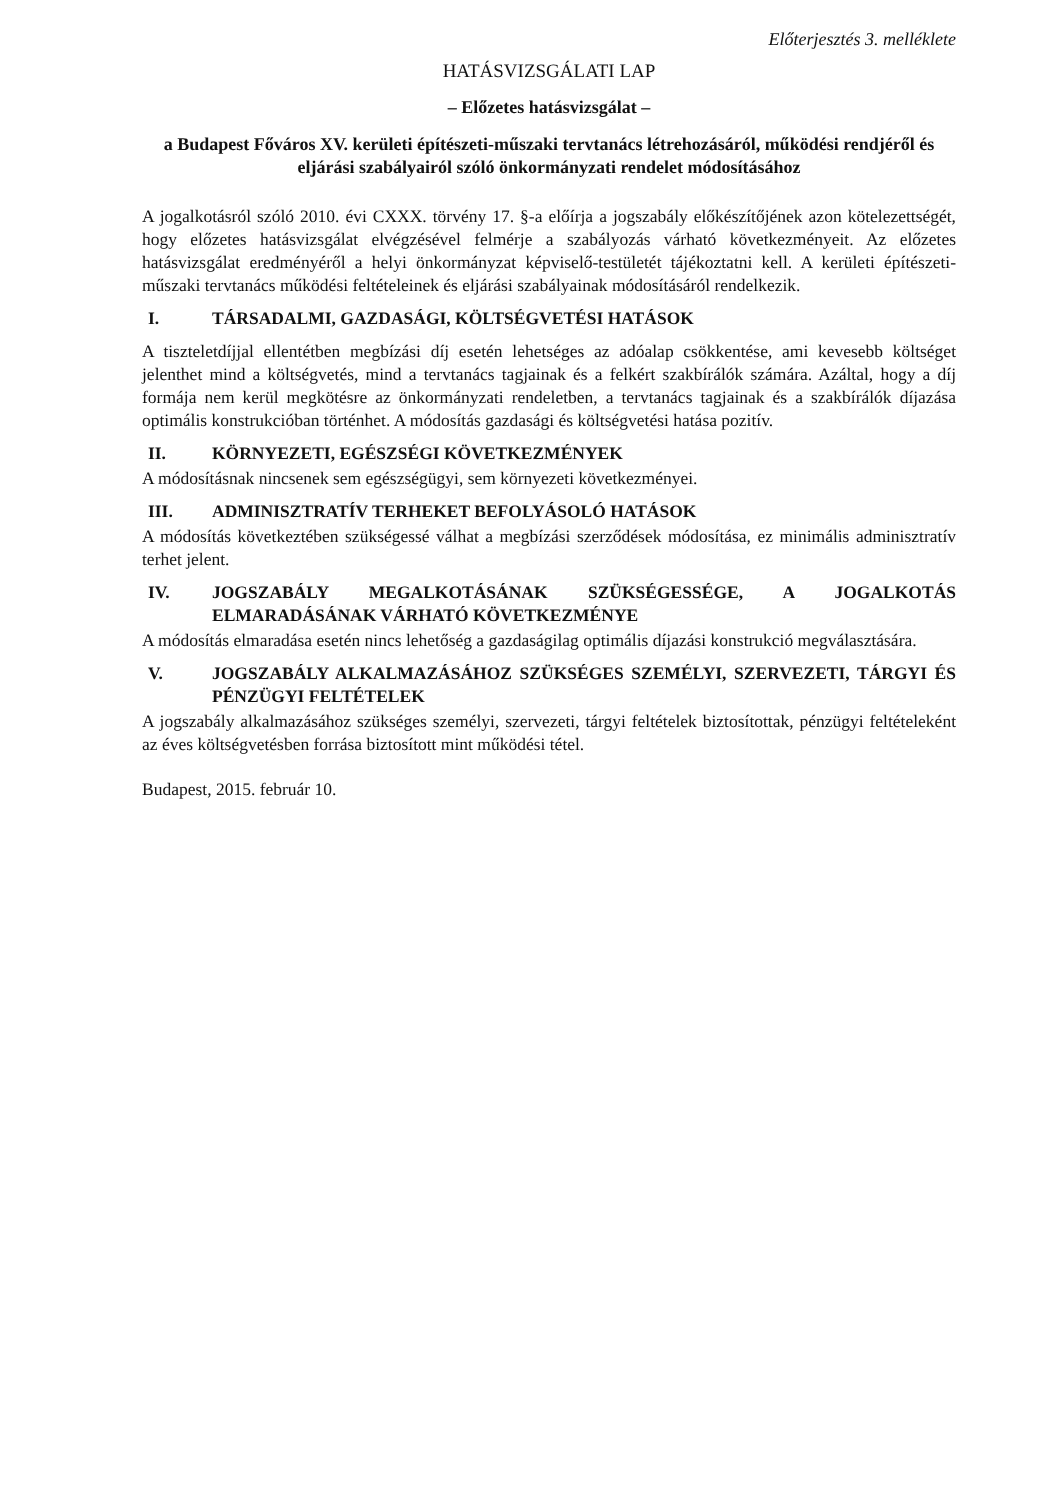Előterjesztés 3. melléklete
HATÁSVIZSGÁLATI LAP
– Előzetes hatásvizsgálat –
a Budapest Főváros XV. kerületi építészeti-műszaki tervtanács létrehozásáról, működési rendjéről és eljárási szabályairól szóló önkormányzati rendelet módosításához
A jogalkotásról szóló 2010. évi CXXX. törvény 17. §-a előírja a jogszabály előkészítőjének azon kötelezettségét, hogy előzetes hatásvizsgálat elvégzésével felmérje a szabályozás várható következményeit. Az előzetes hatásvizsgálat eredményéről a helyi önkormányzat képviselő-testületét tájékoztatni kell. A kerületi építészeti-műszaki tervtanács működési feltételeinek és eljárási szabályainak módosításáról rendelkezik.
I. TÁRSADALMI, GAZDASÁGI, KÖLTSÉGVETÉSI HATÁSOK
A tiszteletdíjjal ellentétben megbízási díj esetén lehetséges az adóalap csökkentése, ami kevesebb költséget jelenthet mind a költségvetés, mind a tervtanács tagjainak és a felkért szakbírálók számára. Azáltal, hogy a díj formája nem kerül megkötésre az önkormányzati rendeletben, a tervtanács tagjainak és a szakbírálók díjazása optimális konstrukcióban történhet. A módosítás gazdasági és költségvetési hatása pozitív.
II. KÖRNYEZETI, EGÉSZSÉGI KÖVETKEZMÉNYEK
A módosításnak nincsenek sem egészségügyi, sem környezeti következményei.
III. ADMINISZTRATÍV TERHEKET BEFOLYÁSOLÓ HATÁSOK
A módosítás következtében szükségessé válhat a megbízási szerződések módosítása, ez minimális adminisztratív terhet jelent.
IV. JOGSZABÁLY MEGALKOTÁSÁNAK SZÜKSÉGESSÉGE, A JOGALKOTÁS ELMARADÁSÁNAK VÁRHATÓ KÖVETKEZMÉNYE
A módosítás elmaradása esetén nincs lehetőség a gazdaságilag optimális díjazási konstrukció megválasztására.
V. JOGSZABÁLY ALKALMAZÁSÁHOZ SZÜKSÉGES SZEMÉLYI, SZERVEZETI, TÁRGYI ÉS PÉNZÜGYI FELTÉTELEK
A jogszabály alkalmazásához szükséges személyi, szervezeti, tárgyi feltételek biztosítottak, pénzügyi feltételeként az éves költségvetésben forrása biztosított mint működési tétel.
Budapest, 2015. február 10.